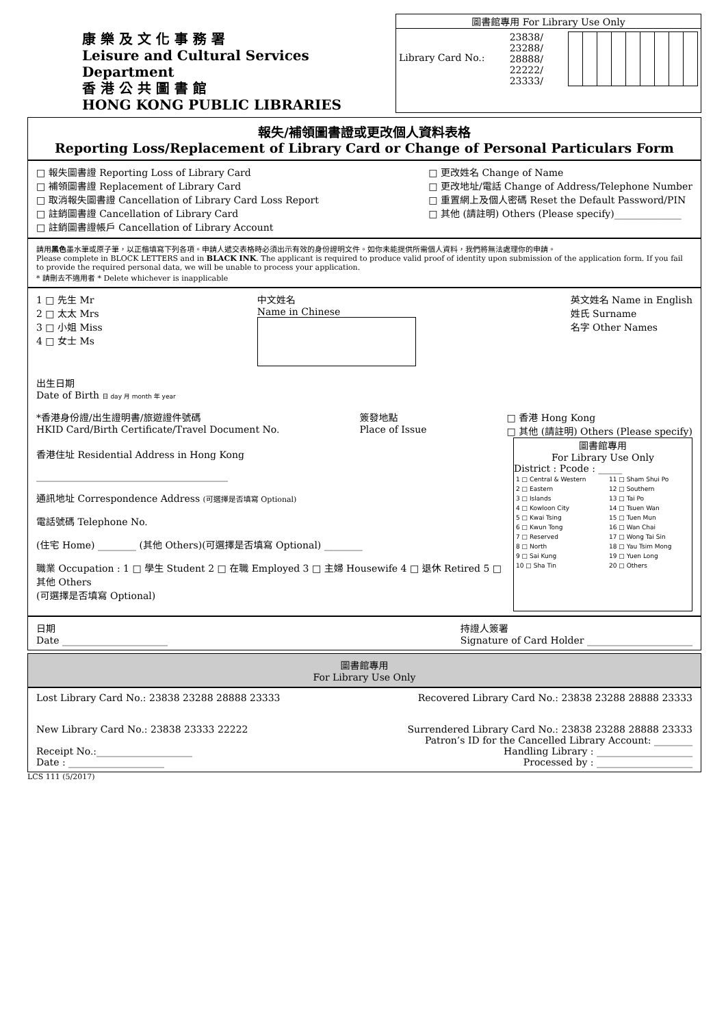康 樂 及 文 化 事 務 署
Leisure and Cultural Services Department
香 港 公 共 圖 書 館
HONG KONG PUBLIC LIBRARIES
圖書館專用 For Library Use Only
Library Card No.: 23838/
23288/
28888/
22222/
23333/
報失/補領圖書證或更改個人資料表格
Reporting Loss/Replacement of Library Card or Change of Personal Particulars Form
□ 報失圖書證 Reporting Loss of Library Card
□ 補領圖書證 Replacement of Library Card
□ 取消報失圖書證 Cancellation of Library Card Loss Report
□ 註銷圖書證 Cancellation of Library Card
□ 註銷圖書證帳戶 Cancellation of Library Account
□ 更改姓名 Change of Name
□ 更改地址/電話 Change of Address/Telephone Number
□ 重置網上及個人密碼 Reset the Default Password/PIN
□ 其他 (請註明) Others (Please specify)______________
請用黑色墨水筆或原子筆，以正楷填寫下列各項。申請人遞交表格時必須出示有效的身份證明文件。如你未能提供所需個人資料，我們將無法處理你的申請。
Please complete in BLOCK LETTERS and in BLACK INK. The applicant is required to produce valid proof of identity upon submission of the application form. If you fail to provide the required personal data, we will be unable to process your application.
* 請刪去不適用者 * Delete whichever is inapplicable
1 □ 先生 Mr
2 □ 太太 Mrs
3 □ 小姐 Miss
4 □ 女士 Ms
中文姓名
Name in Chinese
英文姓名 Name in English
姓氏 Surname
名字 Other Names
出生日期
Date of Birth 日 day 月 month 年 year
*香港身份證/出生證明書/旅遊證件號碼
HKID Card/Birth Certificate/Travel Document No. 簽發地點
Place of Issue □ 香港 Hong Kong
□ 其他 (請註明) Others (Please specify)
香港住址 Residential Address in Hong Kong
________________________________________
通訊地址 Correspondence Address (可選擇是否填寫 Optional)
電話號碼 Telephone No.
(住宅 Home) ________ (其他 Others)(可選擇是否填寫 Optional) ________
職業 Occupation : 1 □ 學生 Student 2 □ 在職 Employed 3 □ 主婦 Housewife 4 □ 退休 Retired 5 □ 其他 Others
(可選擇是否填寫 Optional)
圖書館專用
For Library Use Only
District : Pcode : _____
| 1 □ Central & Western | 11 □ Sham Shui Po |
| 2 □ Eastern | 12 □ Southern |
| 3 □ Islands | 13 □ Tai Po |
| 4 □ Kowloon City | 14 □ Tsuen Wan |
| 5 □ Kwai Tsing | 15 □ Tuen Mun |
| 6 □ Kwun Tong | 16 □ Wan Chai |
| 7 □ Reserved | 17 □ Wong Tai Sin |
| 8 □ North | 18 □ Yau Tsim Mong |
| 9 □ Sai Kung | 19 □ Yuen Long |
| 10 □ Sha Tin | 20 □ Others |
日期
Date ______________________ 持證人簽署
Signature of Card Holder ______________________
圖書館專用
For Library Use Only
Lost Library Card No.: 23838 23288 28888 23333 Recovered Library Card No.: 23838 23288 28888 23333
New Library Card No.: 23838 23333 22222 Surrendered Library Card No.: 23838 23288 28888 23333
Patron’s ID for the Cancelled Library Account: ________
Receipt No.:____________________ Handling Library : ____________________
Date : ____________________ Processed by : ____________________
LCS 111 (5/2017)